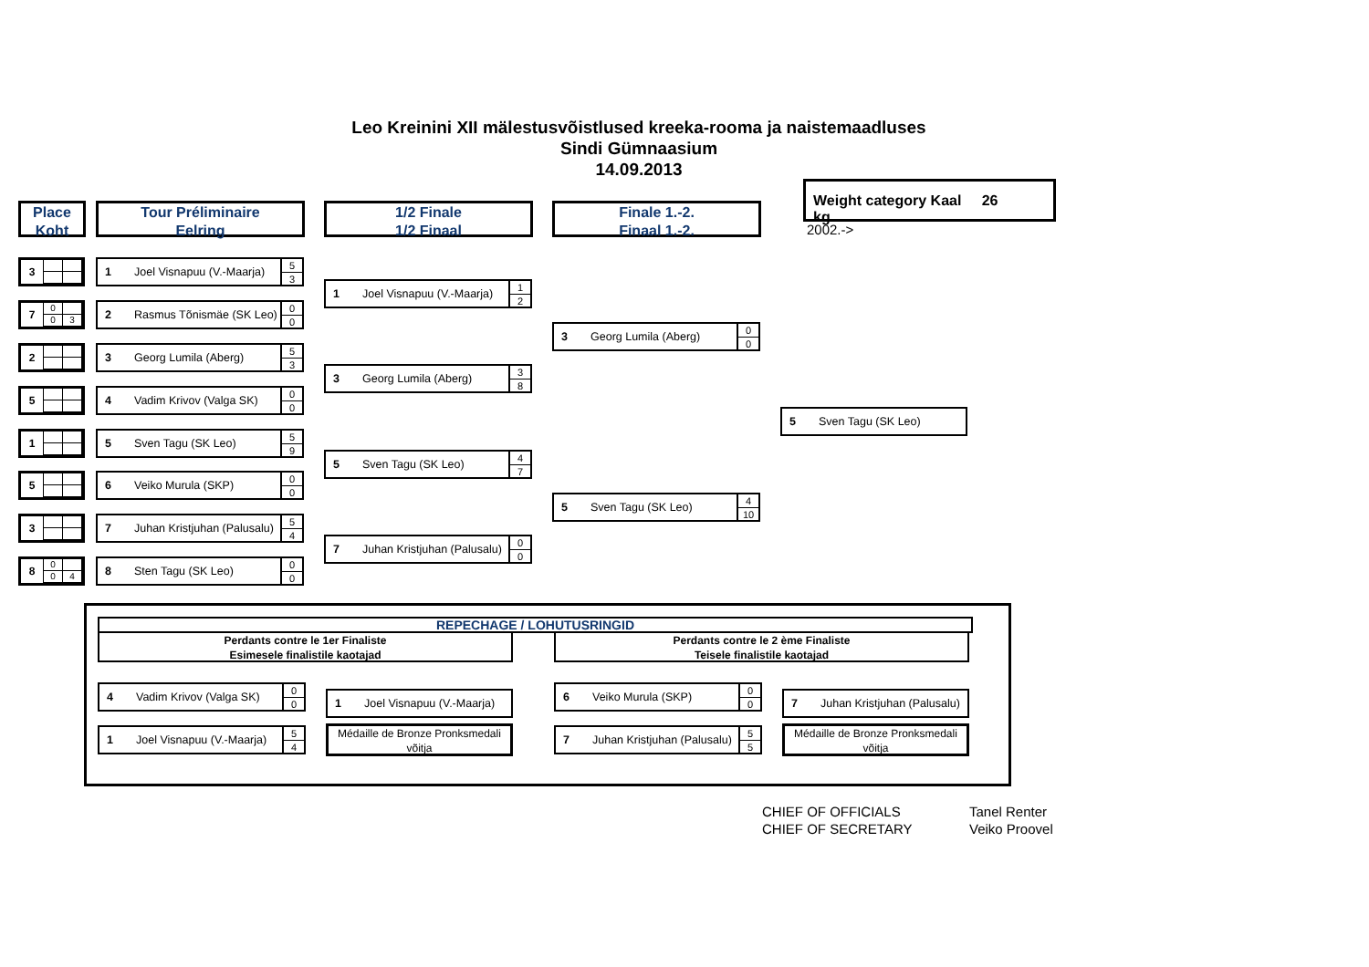Leo Kreinini XII mälestusvõistlused kreeka-rooma ja naistemaadluses
Sindi Gümnaasium
14.09.2013
Weight category Kaal 26 kg
2002.->
Place
Koht
Tour Préliminaire
Eelring
1/2 Finale
1/2 Finaal
Finale 1.-2.
Finaal 1.-2.
3
1 Joel Visnapuu (V.-Maarja)
5
3
1 Joel Visnapuu (V.-Maarja)
1
2
7
0
0
3
2 Rasmus Tõnismäe (SK Leo)
0
0
3 Georg Lumila (Aberg)
0
0
2
3 Georg Lumila (Aberg)
5
3
3 Georg Lumila (Aberg)
3
8
5
4 Vadim Krivov (Valga SK)
0
0
5 Sven Tagu (SK Leo)
1
5 Sven Tagu (SK Leo)
5
9
5 Sven Tagu (SK Leo)
4
7
5
6 Veiko Murula (SKP)
0
0
5 Sven Tagu (SK Leo)
4
10
3
7 Juhan Kristjuhan (Palusalu)
5
4
7 Juhan Kristjuhan (Palusalu)
0
0
8
0
0
4
8 Sten Tagu (SK Leo)
0
0
REPECHAGE / LOHUTUSRINGID
Perdants contre le 1er Finaliste
Esimesele finalistile kaotajad
Perdants contre le 2 ème Finaliste
Teisele finalistile kaotajad
4 Vadim Krivov (Valga SK)
0
0
1 Joel Visnapuu (V.-Maarja)
1 Joel Visnapuu (V.-Maarja)
5
4
Médaille de Bronze Pronksmedali võitja
6 Veiko Murula (SKP)
0
0
7 Juhan Kristjuhan (Palusalu)
7 Juhan Kristjuhan (Palusalu)
5
5
Médaille de Bronze Pronksmedali võitja
CHIEF OF OFFICIALS
CHIEF OF SECRETARY
Tanel Renter
Veiko Proovel